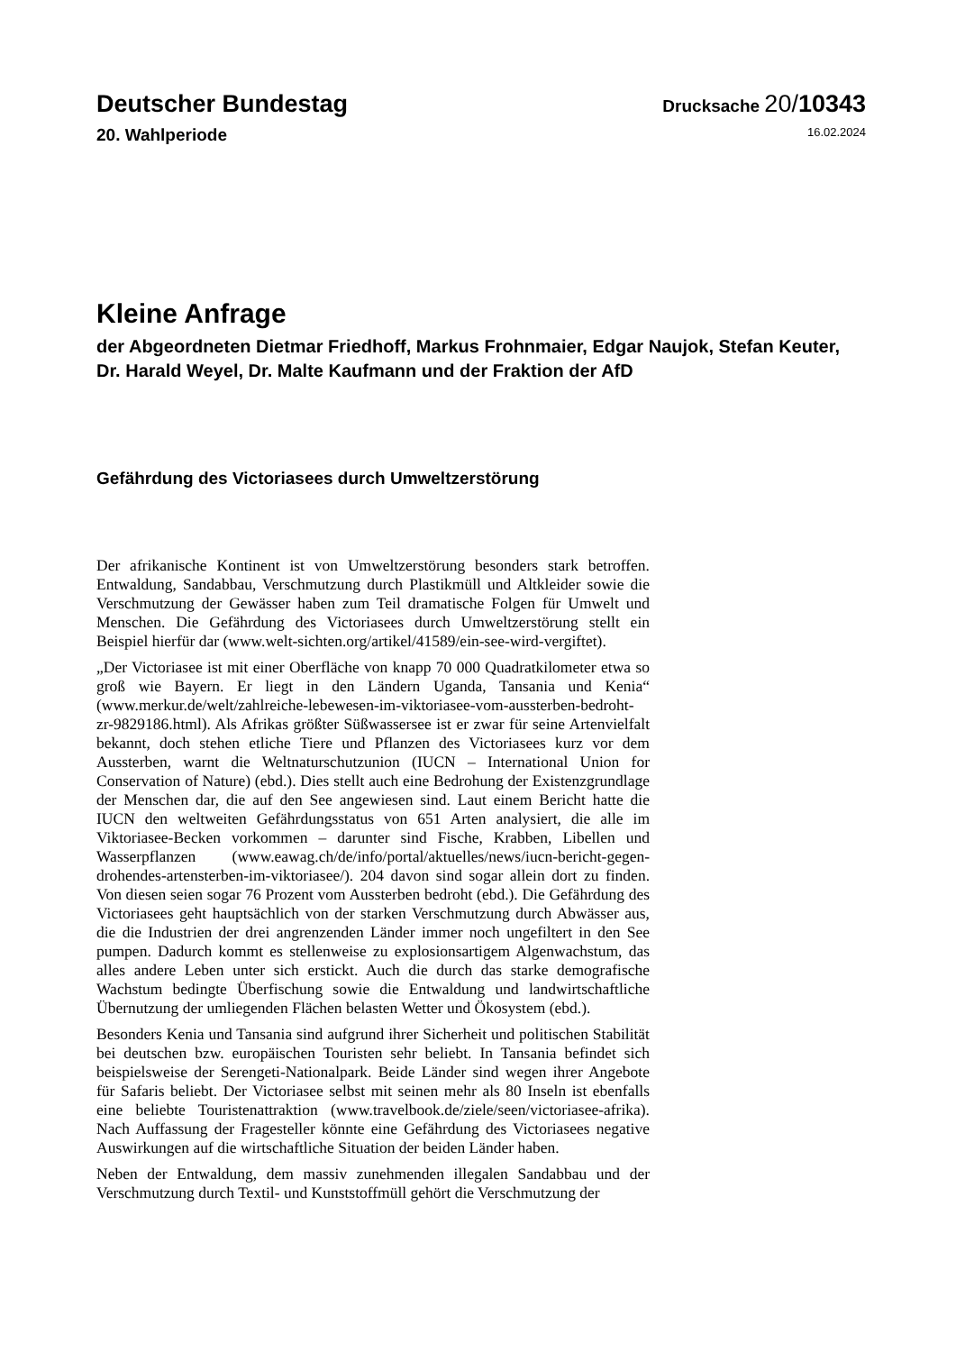Deutscher Bundestag
Drucksache 20/10343
20. Wahlperiode
16.02.2024
Kleine Anfrage
der Abgeordneten Dietmar Friedhoff, Markus Frohnmaier, Edgar Naujok, Stefan Keuter, Dr. Harald Weyel, Dr. Malte Kaufmann und der Fraktion der AfD
Gefährdung des Victoriasees durch Umweltzerstörung
Der afrikanische Kontinent ist von Umweltzerstörung besonders stark betroffen. Entwaldung, Sandabbau, Verschmutzung durch Plastikmüll und Altkleider sowie die Verschmutzung der Gewässer haben zum Teil dramatische Folgen für Umwelt und Menschen. Die Gefährdung des Victoriasees durch Umweltzerstörung stellt ein Beispiel hierfür dar (www.welt-sichten.org/artikel/41589/ein-see-wird-vergiftet).
„Der Victoriasee ist mit einer Oberfläche von knapp 70 000 Quadratkilometer etwa so groß wie Bayern. Er liegt in den Ländern Uganda, Tansania und Kenia“ (www.merkur.de/welt/zahlreiche-lebewesen-im-viktoriasee-vom-aussterben-bedroht-zr-9829186.html). Als Afrikas größter Süßwassersee ist er zwar für seine Artenvielfalt bekannt, doch stehen etliche Tiere und Pflanzen des Victoriasees kurz vor dem Aussterben, warnt die Weltnaturschutzunion (IUCN – International Union for Conservation of Nature) (ebd.). Dies stellt auch eine Bedrohung der Existenzgrundlage der Menschen dar, die auf den See angewiesen sind. Laut einem Bericht hatte die IUCN den weltweiten Gefährdungsstatus von 651 Arten analysiert, die alle im Viktoriasee-Becken vorkommen – darunter sind Fische, Krabben, Libellen und Wasserpflanzen (www.eawag.ch/de/info/portal/aktuelles/news/iucn-bericht-gegen-drohendes-artensterben-im-viktoriasee/). 204 davon sind sogar allein dort zu finden. Von diesen seien sogar 76 Prozent vom Aussterben bedroht (ebd.). Die Gefährdung des Victoriasees geht hauptsächlich von der starken Verschmutzung durch Abwässer aus, die die Industrien der drei angrenzenden Länder immer noch ungefiltert in den See pumpen. Dadurch kommt es stellenweise zu explosionsartigem Algenwachstum, das alles andere Leben unter sich erstickt. Auch die durch das starke demografische Wachstum bedingte Überfischung sowie die Entwaldung und landwirtschaftliche Übernutzung der umliegenden Flächen belasten Wetter und Ökosystem (ebd.).
Besonders Kenia und Tansania sind aufgrund ihrer Sicherheit und politischen Stabilität bei deutschen bzw. europäischen Touristen sehr beliebt. In Tansania befindet sich beispielsweise der Serengeti-Nationalpark. Beide Länder sind wegen ihrer Angebote für Safaris beliebt. Der Victoriasee selbst mit seinen mehr als 80 Inseln ist ebenfalls eine beliebte Touristenattraktion (www.travelbook.de/ziele/seen/victoriasee-afrika). Nach Auffassung der Fragesteller könnte eine Gefährdung des Victoriasees negative Auswirkungen auf die wirtschaftliche Situation der beiden Länder haben.
Neben der Entwaldung, dem massiv zunehmenden illegalen Sandabbau und der Verschmutzung durch Textil- und Kunststoffmüll gehört die Verschmutzung der